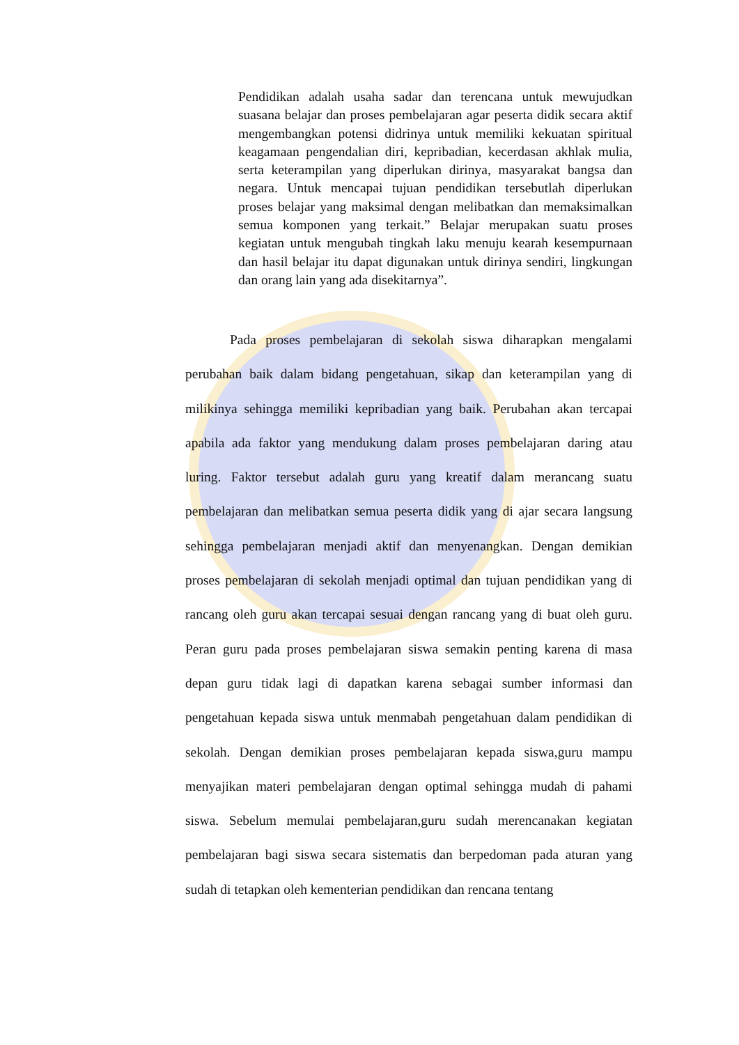Pendidikan adalah usaha sadar dan terencana untuk mewujudkan suasana belajar dan proses pembelajaran agar peserta didik secara aktif mengembangkan potensi didrinya untuk memiliki kekuatan spiritual keagamaan pengendalian diri, kepribadian, kecerdasan akhlak mulia, serta keterampilan yang diperlukan dirinya, masyarakat bangsa dan negara. Untuk mencapai tujuan pendidikan tersebutlah diperlukan proses belajar yang maksimal dengan melibatkan dan memaksimalkan semua komponen yang terkait.” Belajar merupakan suatu proses kegiatan untuk mengubah tingkah laku menuju kearah kesempurnaan dan hasil belajar itu dapat digunakan untuk dirinya sendiri, lingkungan dan orang lain yang ada disekitarnya”.
Pada proses pembelajaran di sekolah siswa diharapkan mengalami perubahan baik dalam bidang pengetahuan, sikap dan keterampilan yang di milikinya sehingga memiliki kepribadian yang baik. Perubahan akan tercapai apabila ada faktor yang mendukung dalam proses pembelajaran daring atau luring. Faktor tersebut adalah guru yang kreatif dalam merancang suatu pembelajaran dan melibatkan semua peserta didik yang di ajar secara langsung sehingga pembelajaran menjadi aktif dan menyenangkan. Dengan demikian proses pembelajaran di sekolah menjadi optimal dan tujuan pendidikan yang di rancang oleh guru akan tercapai sesuai dengan rancang yang di buat oleh guru. Peran guru pada proses pembelajaran siswa semakin penting karena di masa depan guru tidak lagi di dapatkan karena sebagai sumber informasi dan pengetahuan kepada siswa untuk menmabah pengetahuan dalam pendidikan di sekolah. Dengan demikian proses pembelajaran kepada siswa,guru mampu menyajikan materi pembelajaran dengan optimal sehingga mudah di pahami siswa. Sebelum memulai pembelajaran,guru sudah merencanakan kegiatan pembelajaran bagi siswa secara sistematis dan berpedoman pada aturan yang sudah di tetapkan oleh kementerian pendidikan dan rencana tentang